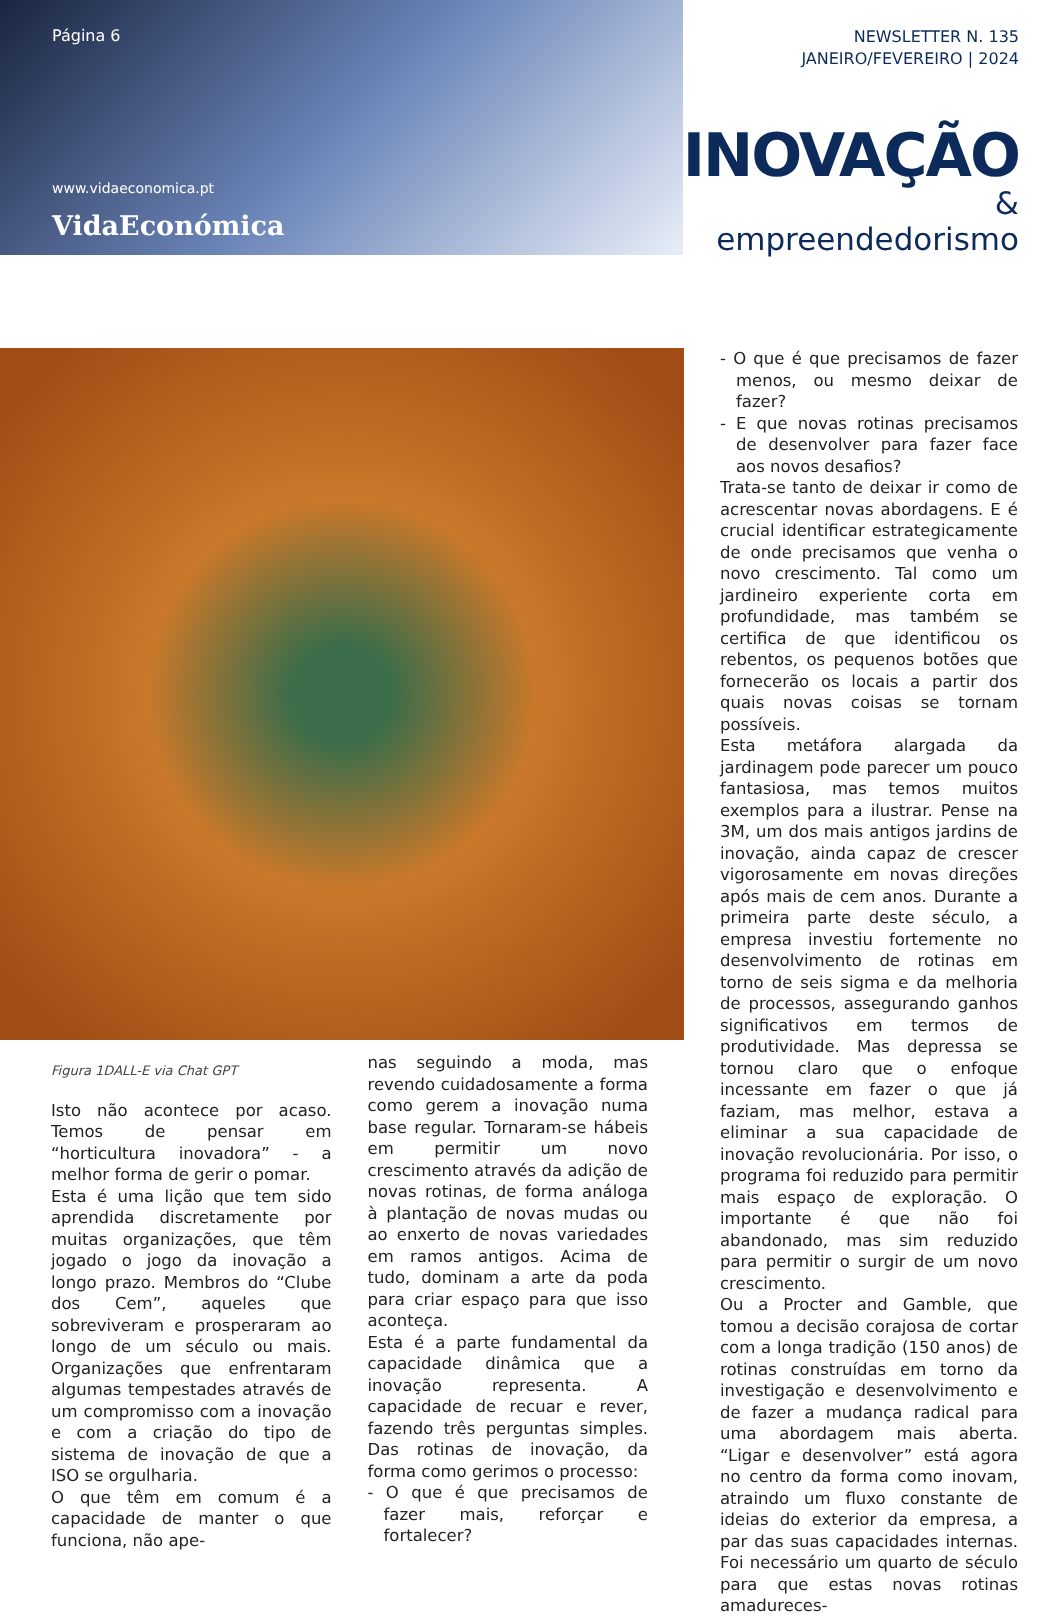Página 6
www.vidaeconomica.pt
VidaEconómica
NEWSLETTER N. 135
JANEIRO/FEVEREIRO | 2024
INOVAÇÃO
& empreendedorismo
Figura 1DALL-E via Chat GPT
Isto não acontece por acaso. Temos de pensar em “horticultura inovadora” - a melhor forma de gerir o pomar.
Esta é uma lição que tem sido aprendida discretamente por muitas organizações, que têm jogado o jogo da inovação a longo prazo. Membros do “Clube dos Cem”, aqueles que sobreviveram e prosperaram ao longo de um século ou mais. Organizações que enfrentaram algumas tempestades através de um compromisso com a inovação e com a criação do tipo de sistema de inovação de que a ISO se orgulharia.
O que têm em comum é a capacidade de manter o que funciona, não ape-
nas seguindo a moda, mas revendo cuidadosamente a forma como gerem a inovação numa base regular. Tornaram-se hábeis em permitir um novo crescimento através da adição de novas rotinas, de forma análoga à plantação de novas mudas ou ao enxerto de novas variedades em ramos antigos. Acima de tudo, dominam a arte da poda para criar espaço para que isso aconteça.
Esta é a parte fundamental da capacidade dinâmica que a inovação representa. A capacidade de recuar e rever, fazendo três perguntas simples. Das rotinas de inovação, da forma como gerimos o processo:
- O que é que precisamos de fazer mais, reforçar e fortalecer?
- O que é que precisamos de fazer menos, ou mesmo deixar de fazer?
- E que novas rotinas precisamos de desenvolver para fazer face aos novos desafios?
Trata-se tanto de deixar ir como de acrescentar novas abordagens. E é crucial identificar estrategicamente de onde precisamos que venha o novo crescimento. Tal como um jardineiro experiente corta em profundidade, mas também se certifica de que identificou os rebentos, os pequenos botões que fornecerão os locais a partir dos quais novas coisas se tornam possíveis.
Esta metáfora alargada da jardinagem pode parecer um pouco fantasiosa, mas temos muitos exemplos para a ilustrar. Pense na 3M, um dos mais antigos jardins de inovação, ainda capaz de crescer vigorosamente em novas direções após mais de cem anos. Durante a primeira parte deste século, a empresa investiu fortemente no desenvolvimento de rotinas em torno de seis sigma e da melhoria de processos, assegurando ganhos significativos em termos de produtividade. Mas depressa se tornou claro que o enfoque incessante em fazer o que já faziam, mas melhor, estava a eliminar a sua capacidade de inovação revolucionária. Por isso, o programa foi reduzido para permitir mais espaço de exploração. O importante é que não foi abandonado, mas sim reduzido para permitir o surgir de um novo crescimento.
Ou a Procter and Gamble, que tomou a decisão corajosa de cortar com a longa tradição (150 anos) de rotinas construídas em torno da investigação e desenvolvimento e de fazer a mudança radical para uma abordagem mais aberta. “Ligar e desenvolver” está agora no centro da forma como inovam, atraindo um fluxo constante de ideias do exterior da empresa, a par das suas capacidades internas. Foi necessário um quarto de século para que estas novas rotinas amadureces-